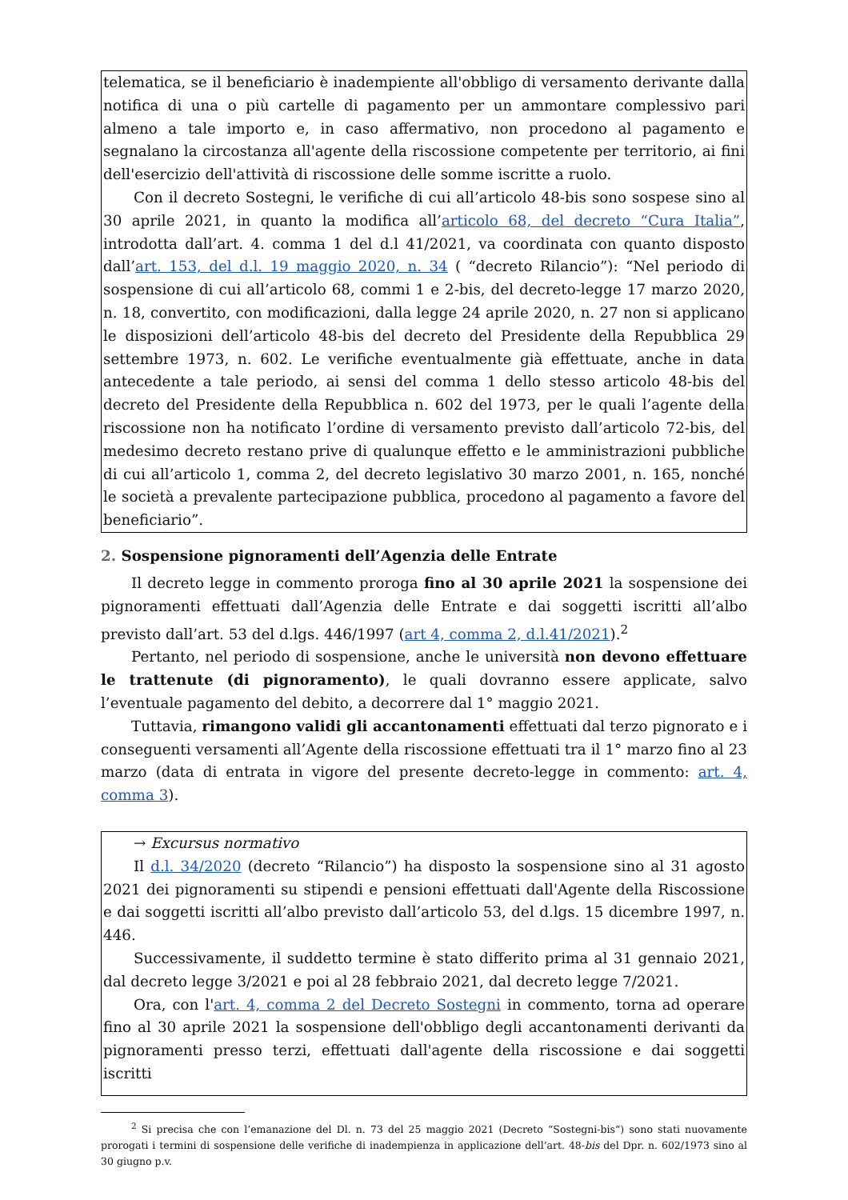telematica, se il beneficiario è inadempiente all'obbligo di versamento derivante dalla notifica di una o più cartelle di pagamento per un ammontare complessivo pari almeno a tale importo e, in caso affermativo, non procedono al pagamento e segnalano la circostanza all'agente della riscossione competente per territorio, ai fini dell'esercizio dell'attività di riscossione delle somme iscritte a ruolo.
Con il decreto Sostegni, le verifiche di cui all’articolo 48-bis sono sospese sino al 30 aprile 2021, in quanto la modifica all’articolo 68, del decreto “Cura Italia”, introdotta dall’art. 4. comma 1 del d.l 41/2021, va coordinata con quanto disposto dall’art. 153, del d.l. 19 maggio 2020, n. 34 ( “decreto Rilancio”): “Nel periodo di sospensione di cui all’articolo 68, commi 1 e 2-bis, del decreto-legge 17 marzo 2020, n. 18, convertito, con modificazioni, dalla legge 24 aprile 2020, n. 27 non si applicano le disposizioni dell’articolo 48-bis del decreto del Presidente della Repubblica 29 settembre 1973, n. 602. Le verifiche eventualmente già effettuate, anche in data antecedente a tale periodo, ai sensi del comma 1 dello stesso articolo 48-bis del decreto del Presidente della Repubblica n. 602 del 1973, per le quali l’agente della riscossione non ha notificato l’ordine di versamento previsto dall’articolo 72-bis, del medesimo decreto restano prive di qualunque effetto e le amministrazioni pubbliche di cui all’articolo 1, comma 2, del decreto legislativo 30 marzo 2001, n. 165, nonché le società a prevalente partecipazione pubblica, procedono al pagamento a favore del beneficiario”.
2. Sospensione pignoramenti dell’Agenzia delle Entrate
Il decreto legge in commento proroga fino al 30 aprile 2021 la sospensione dei pignoramenti effettuati dall’Agenzia delle Entrate e dai soggetti iscritti all’albo previsto dall’art. 53 del d.lgs. 446/1997 (art 4, comma 2, d.l.41/2021).<sup>2</sup>
Pertanto, nel periodo di sospensione, anche le università non devono effettuare le trattenute (di pignoramento), le quali dovranno essere applicate, salvo l’eventuale pagamento del debito, a decorrere dal 1° maggio 2021.
Tuttavia, rimangono validi gli accantonamenti effettuati dal terzo pignorato e i conseguenti versamenti all’Agente della riscossione effettuati tra il 1° marzo fino al 23 marzo (data di entrata in vigore del presente decreto-legge in commento: art. 4, comma 3).
→ Excursus normativo
Il d.l. 34/2020 (decreto “Rilancio”) ha disposto la sospensione sino al 31 agosto 2021 dei pignoramenti su stipendi e pensioni effettuati dall'Agente della Riscossione e dai soggetti iscritti all’albo previsto dall’articolo 53, del d.lgs. 15 dicembre 1997, n. 446.
Successivamente, il suddetto termine è stato differito prima al 31 gennaio 2021, dal decreto legge 3/2021 e poi al 28 febbraio 2021, dal decreto legge 7/2021.
Ora, con l'art. 4, comma 2 del Decreto Sostegni in commento, torna ad operare fino al 30 aprile 2021 la sospensione dell'obbligo degli accantonamenti derivanti da pignoramenti presso terzi, effettuati dall'agente della riscossione e dai soggetti iscritti
<sup>2</sup> Si precisa che con l’emanazione del Dl. n. 73 del 25 maggio 2021 (Decreto “Sostegni-bis”) sono stati nuovamente prorogati i termini di sospensione delle verifiche di inadempienza in applicazione dell’art. 48-bis del Dpr. n. 602/1973 sino al 30 giugno p.v.